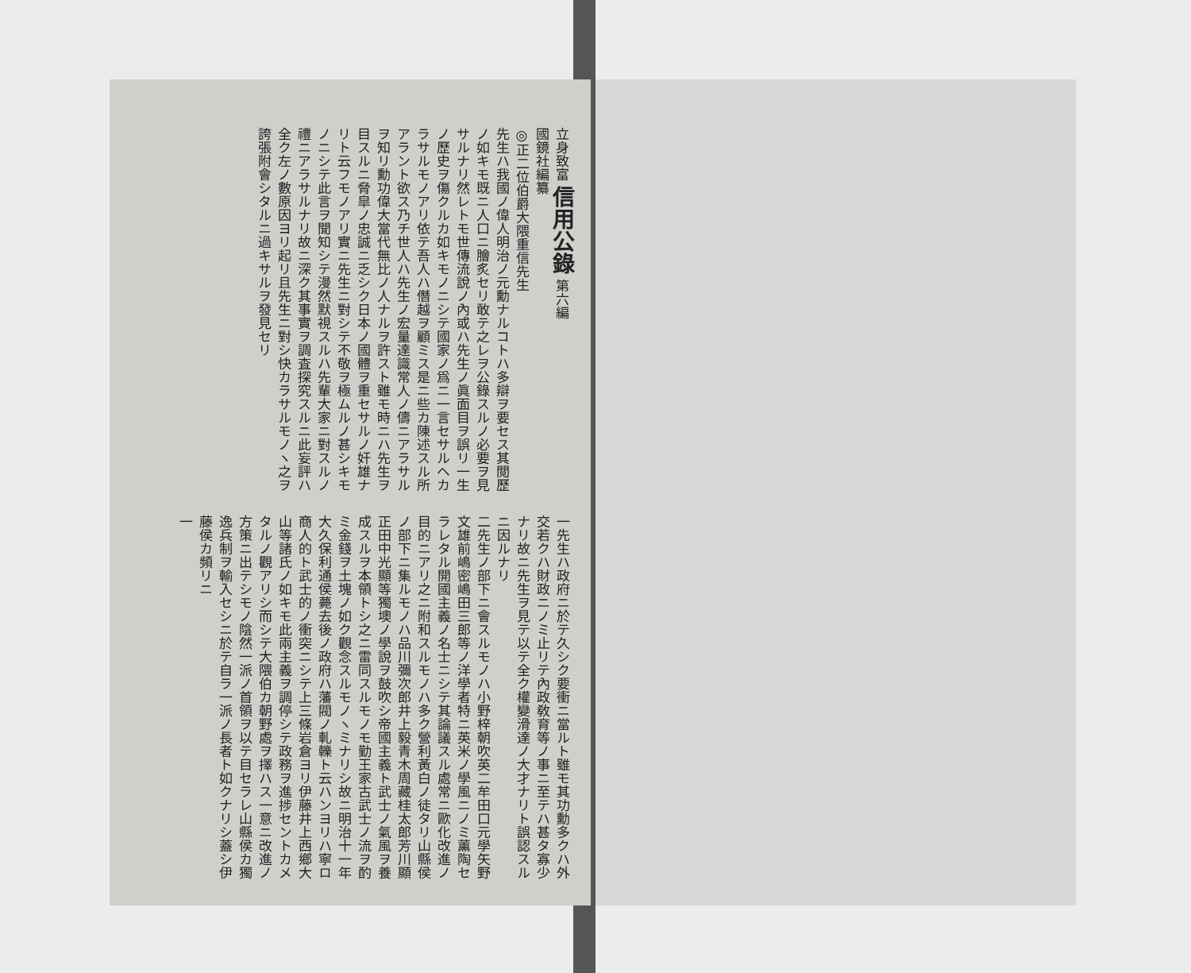立身致富 信用公錄 第六編
國鏡社編纂
◎正二位伯爵大隈重信先生
先生ハ我國ノ偉人明治ノ元勳ナルコトハ多辯ヲ要セス其閲歷ノ如キモ既ニ人口ニ膾炙セリ敢テ之レヲ公錄スルノ必要ヲ見サルナリ然レトモ世傳流說ノ內或ハ先生ノ眞面目ヲ誤リ一生ノ歷史ヲ傷クルカ如キモノニシテ國家ノ爲ニ一言セサルヘカラサルモノアリ依テ吾人ハ僭越ヲ顧ミス是ニ些カ陳述スル所アラント欲ス乃チ世人ハ先生ノ宏量達識常人ノ儔ニアラサルヲ知リ勳功偉大當代無比ノ人ナルヲ許スト雖モ時ニハ先生ヲ目スルニ脅皐ノ忠誠ニ乏シク日本ノ國體ヲ重セサルノ奸雄ナリト云フモノアリ實ニ先生ニ對シテ不敬ヲ極ムルノ甚シキモノニシテ此言ヲ聞知シテ漫然默視スルハ先輩大家ニ對スルノ禮ニアラサルナリ故ニ深ク其事實ヲ調査探究スルニ此妄評ハ全ク左ノ數原因ヨリ起リ且先生ニ對シ快カラサルモノヽ之ヲ誇張附會シタルニ過キサルヲ發見セリ
一先生ハ政府ニ於テ久シク要衝ニ當ルト雖モ其功勳多クハ外交若クハ財政ニノミ止リテ內政敎育等ノ事ニ至テハ甚タ寡少ナリ故ニ先生ヲ見テ以テ全ク權變滑達ノ大才ナリト誤認スルニ因ルナリ
二先生ノ部下ニ會スルモノハ小野梓朝吹英二牟田口元學矢野文雄前嶋密嶋田三郎等ノ洋學者特ニ英米ノ學風ニノミ薰陶セラレタル開國主義ノ名士ニシテ其論議スル處常ニ歐化改進ノ目的ニアリ之ニ附和スルモノハ多ク營利黃白ノ徒タリ山縣侯ノ部下ニ集ルモノハ品川彌次郎井上毅青木周藏桂太郎芳川顯正田中光顯等獨墺ノ學說ヲ鼓吹シ帝國主義ト武士ノ氣風ヲ養成スルヲ本領トシ之ニ雷同スルモノモ勤王家古武士ノ流ヲ酌ミ金錢ヲ土塊ノ如ク觀念スルモノヽミナリシ故ニ明治十一年大久保利通侯薨去後ノ政府ハ藩閥ノ軋轢ト云ハンヨリハ寧ロ商人的ト武士的ノ衝突ニシテ上三條岩倉ヨリ伊藤井上西鄉大山等諸氏ノ如キモ此兩主義ヲ調停シテ政務ヲ進捗セントカメタルノ觀アリシ而シテ大隈伯カ朝野處ヲ擇ハス一意ニ改進ノ方策ニ出テシモノ陰然一派ノ首領ヲ以テ目セラレ山縣侯カ獨逸兵制ヲ輸入セシニ於テ自ラ一派ノ長者ト如クナリシ蓋シ伊藤侯カ頻リニ
一